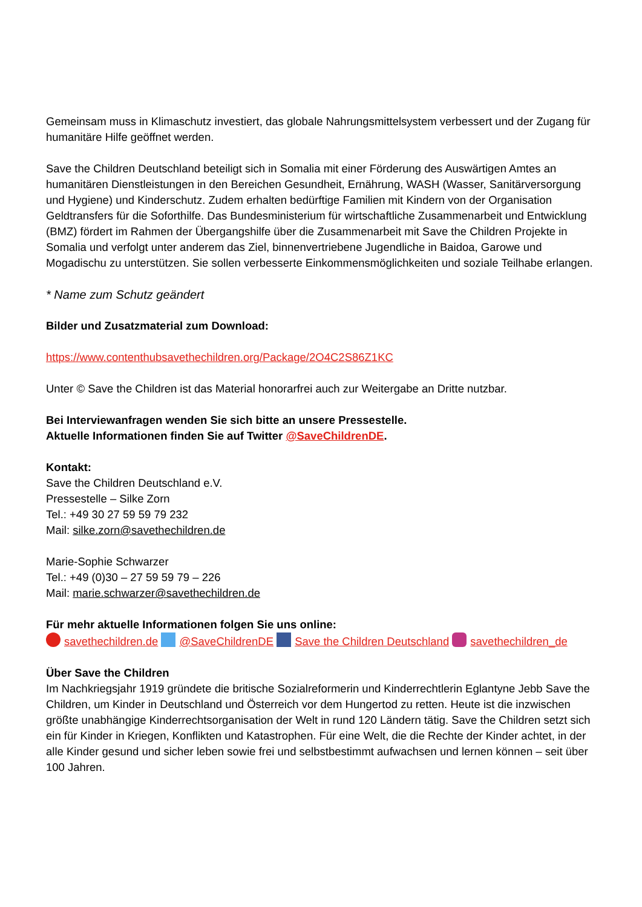Gemeinsam muss in Klimaschutz investiert, das globale Nahrungsmittelsystem verbessert und der Zugang für humanitäre Hilfe geöffnet werden.
Save the Children Deutschland beteiligt sich in Somalia mit einer Förderung des Auswärtigen Amtes an humanitären Dienstleistungen in den Bereichen Gesundheit, Ernährung, WASH (Wasser, Sanitärversorgung und Hygiene) und Kinderschutz. Zudem erhalten bedürftige Familien mit Kindern von der Organisation Geldtransfers für die Soforthilfe. Das Bundesministerium für wirtschaftliche Zusammenarbeit und Entwicklung (BMZ) fördert im Rahmen der Übergangshilfe über die Zusammenarbeit mit Save the Children Projekte in Somalia und verfolgt unter anderem das Ziel, binnenvertriebene Jugendliche in Baidoa, Garowe und Mogadischu zu unterstützen. Sie sollen verbesserte Einkommensmöglichkeiten und soziale Teilhabe erlangen.
* Name zum Schutz geändert
Bilder und Zusatzmaterial zum Download:
https://www.contenthubsavethechildren.org/Package/2O4C2S86Z1KC
Unter © Save the Children ist das Material honorarfrei auch zur Weitergabe an Dritte nutzbar.
Bei Interviewanfragen wenden Sie sich bitte an unsere Pressestelle.
Aktuelle Informationen finden Sie auf Twitter @SaveChildrenDE.
Kontakt:
Save the Children Deutschland e.V.
Pressestelle – Silke Zorn
Tel.: +49 30 27 59 59 79 232
Mail: silke.zorn@savethechildren.de
Marie-Sophie Schwarzer
Tel.: +49 (0)30 – 27 59 59 79 – 226
Mail: marie.schwarzer@savethechildren.de
Für mehr aktuelle Informationen folgen Sie uns online:
savethechildren.de @SaveChildrenDE Save the Children Deutschland savethechildren_de
Über Save the Children
Im Nachkriegsjahr 1919 gründete die britische Sozialreformerin und Kinderrechtlerin Eglantyne Jebb Save the Children, um Kinder in Deutschland und Österreich vor dem Hungertod zu retten. Heute ist die inzwischen größte unabhängige Kinderrechtsorganisation der Welt in rund 120 Ländern tätig. Save the Children setzt sich ein für Kinder in Kriegen, Konflikten und Katastrophen. Für eine Welt, die die Rechte der Kinder achtet, in der alle Kinder gesund und sicher leben sowie frei und selbstbestimmt aufwachsen und lernen können – seit über 100 Jahren.